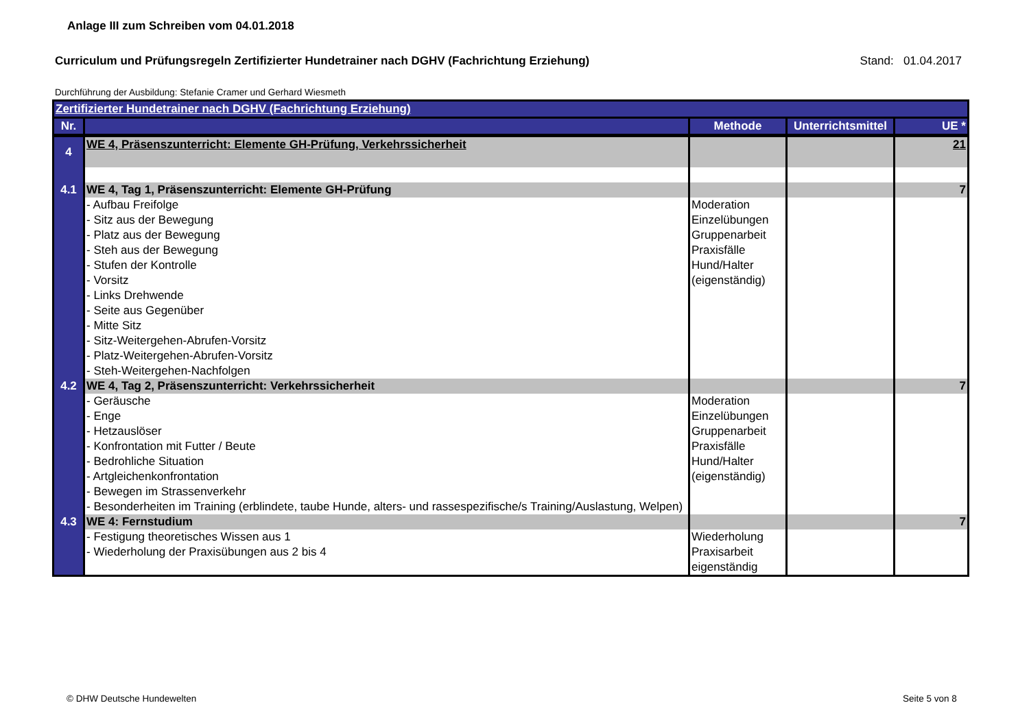Anlage III zum Schreiben vom 04.01.2018
Curriculum und Prüfungsregeln Zertifizierter Hundetrainer nach DGHV (Fachrichtung Erziehung) Stand: 01.04.2017
Durchführung der Ausbildung: Stefanie Cramer und Gerhard Wiesmeth
| Zertifizierter Hundetrainer nach DGHV (Fachrichtung Erziehung) | | | | |
| Nr. | | Methode | Unterrichtsmittel | UE * |
| 4 | WE 4, Präsenszunterricht: Elemente GH-Prüfung, Verkehrssicherheit | | | 21 |
| 4.1 | WE 4, Tag 1, Präsenszunterricht: Elemente GH-Prüfung | | | 7 |
| | - Aufbau Freifolge - Sitz aus der Bewegung - Platz aus der Bewegung - Steh aus der Bewegung - Stufen der Kontrolle - Vorsitz - Links Drehwende - Seite aus Gegenüber - Mitte Sitz - Sitz-Weitergehen-Abrufen-Vorsitz - Platz-Weitergehen-Abrufen-Vorsitz - Steh-Weitergehen-Nachfolgen | Moderation Einzelübungen Gruppenarbeit Praxisfälle Hund/Halter (eigenständig) | | |
| 4.2 | WE 4, Tag 2, Präsenszunterricht: Verkehrssicherheit | | | 7 |
| | - Geräusche - Enge - Hetzauslöser - Konfrontation mit Futter / Beute - Bedrohliche Situation - Artgleichenkonfrontation - Bewegen im Strassenverkehr - Besonderheiten im Training (erblindete, taube Hunde, alters- und rassespezifische/s Training/Auslastung, Welpen) | Moderation Einzelübungen Gruppenarbeit Praxisfälle Hund/Halter (eigenständig) | | |
| 4.3 | WE 4: Fernstudium | | | 7 |
| | - Festigung theoretisches Wissen aus 1 - Wiederholung der Praxisübungen aus 2 bis 4 | Wiederholung Praxisarbeit eigenständig | | |
© DHW Deutsche Hundewelten Seite 5 von 8